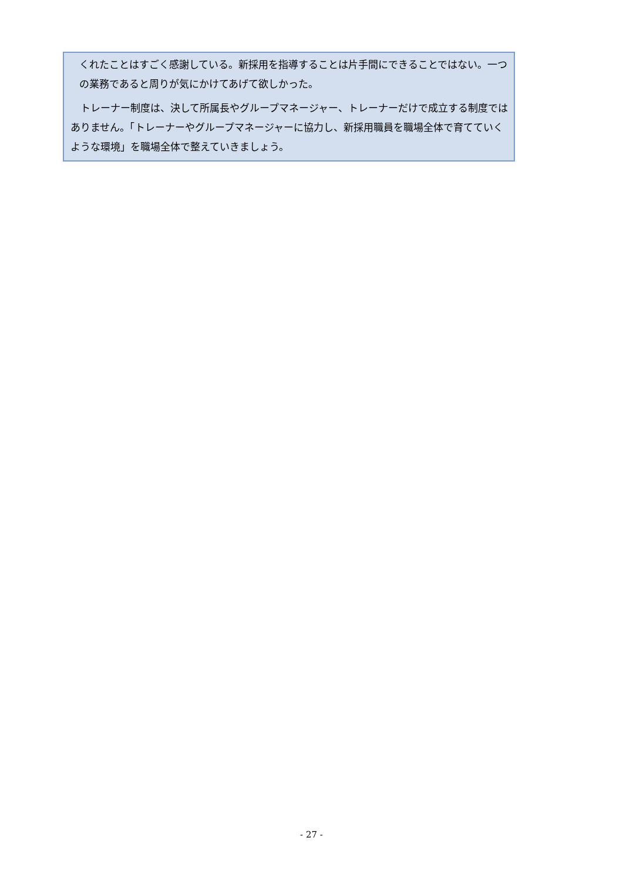くれたことはすごく感謝している。新採用を指導することは片手間にできることではない。一つの業務であると周りが気にかけてあげて欲しかった。
　トレーナー制度は、決して所属長やグループマネージャー、トレーナーだけで成立する制度ではありません。「トレーナーやグループマネージャーに協力し、新採用職員を職場全体で育てていくような環境」を職場全体で整えていきましょう。
- 27 -